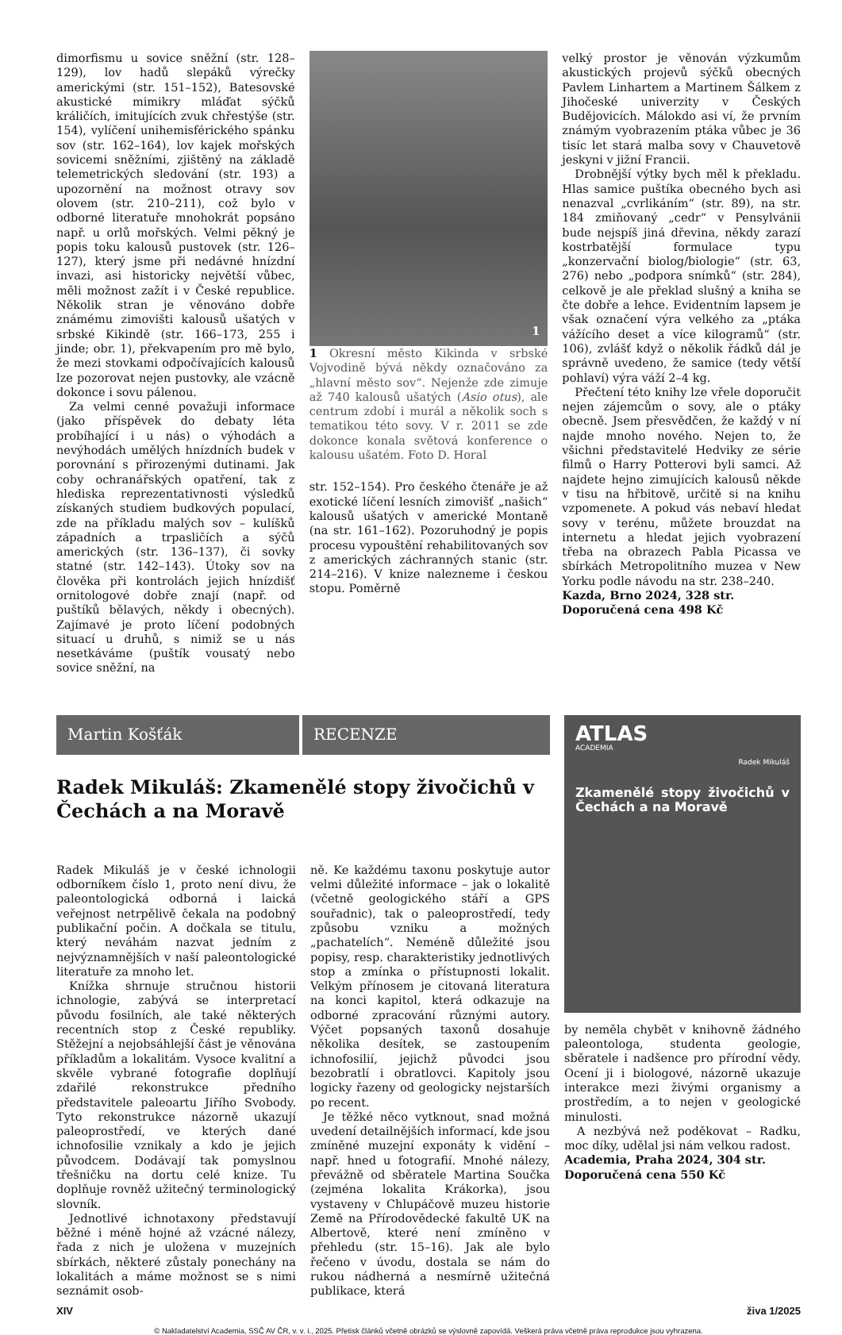dimorfismu u sovice sněžní (str. 128–129), lov hadů slepáků výrečky americkými (str. 151–152), Batesovské akustické mimikry mláďat sýčků králičích, imitujících zvuk chřestýše (str. 154), vylíčení unihemisférického spánku sov (str. 162–164), lov kajek mořských sovicemi sněžními, zjištěný na základě telemetrických sledování (str. 193) a upozornění na možnost otravy sov olovem (str. 210–211), což bylo v odborné literatuře mnohokrát popsáno např. u orlů mořských. Velmi pěkný je popis toku kalousů pustovek (str. 126–127), který jsme při nedávné hnízdní invazi, asi historicky největší vůbec, měli možnost zažít i v České republice. Několik stran je věnováno dobře známému zimovišti kalousů ušatých v srbské Kikindě (str. 166–173, 255 i jinde; obr. 1), překvapením pro mě bylo, že mezi stovkami odpočívajících kalousů lze pozorovat nejen pustovky, ale vzácně dokonce i sovu pálenou.
Za velmi cenné považuji informace (jako příspěvek do debaty léta probíhající i u nás) o výhodách a nevýhodách umělých hnízdních budek v porovnání s přirozenými dutinami. Jak coby ochranářských opatření, tak z hlediska reprezentativnosti výsledků získaných studiem budkových populací, zde na příkladu malých sov – kulíšků západních a trpasličích a sýčů amerických (str. 136–137), či sovky statné (str. 142–143). Útoky sov na člověka při kontrolách jejich hnízdišť ornitologové dobře znají (např. od puštíků bělavých, někdy i obecných). Zajímavé je proto líčení podobných situací u druhů, s nimiž se u nás nesetkáváme (puštík vousatý nebo sovice sněžní, na
1
1 Okresní město Kikinda v srbské Vojvodině bývá někdy označováno za „hlavní město sov“. Nejenže zde zimuje až 740 kalousů ušatých (Asio otus), ale centrum zdobí i murál a několik soch s tematikou této sovy. V r. 2011 se zde dokonce konala světová konference o kalousu ušatém. Foto D. Horal
str. 152–154). Pro českého čtenáře je až exotické líčení lesních zimovišť „našich“ kalousů ušatých v americké Montaně (na str. 161–162). Pozoruhodný je popis procesu vypouštění rehabilitovaných sov z amerických záchranných stanic (str. 214–216). V knize nalezneme i českou stopu. Poměrně
velký prostor je věnován výzkumům akustických projevů sýčků obecných Pavlem Linhartem a Martinem Šálkem z Jihočeské univerzity v Českých Budějovicích. Málokdo asi ví, že prvním známým vyobrazením ptáka vůbec je 36 tisíc let stará malba sovy v Chauvetově jeskyni v jižní Francii.
Drobnější výtky bych měl k překladu. Hlas samice puštíka obecného bych asi nenazval „cvrlikáním“ (str. 89), na str. 184 zmiňovaný „cedr“ v Pensylvánii bude nejspíš jiná dřevina, někdy zarazí kostrbatější formulace typu „konzervační biolog/biologie“ (str. 63, 276) nebo „podpora snímků“ (str. 284), celkově je ale překlad slušný a kniha se čte dobře a lehce. Evidentním lapsem je však označení výra velkého za „ptáka vážícího deset a více kilogramů“ (str. 106), zvlášť když o několik řádků dál je správně uvedeno, že samice (tedy větší pohlaví) výra váží 2–4 kg.
Přečtení této knihy lze vřele doporučit nejen zájemcům o sovy, ale o ptáky obecně. Jsem přesvědčen, že každý v ní najde mnoho nového. Nejen to, že všichni představitelé Hedviky ze série filmů o Harry Potterovi byli samci. Až najdete hejno zimujících kalousů někde v tisu na hřbitově, určitě si na knihu vzpomenete. A pokud vás nebaví hledat sovy v terénu, můžete brouzdat na internetu a hledat jejich vyobrazení třeba na obrazech Pabla Picassa ve sbírkách Metropolitního muzea v New Yorku podle návodu na str. 238–240.
Kazda, Brno 2024, 328 str.
Doporučená cena 498 Kč
Martin Košťák RECENZE
Radek Mikuláš: Zkamenělé stopy živočichů v Čechách a na Moravě
Radek Mikuláš je v české ichnologii odborníkem číslo 1, proto není divu, že paleontologická odborná i laická veřejnost netrpělivě čekala na podobný publikační počin. A dočkala se titulu, který neváhám nazvat jedním z nejvýznamnějších v naší paleontologické literatuře za mnoho let.
Knížka shrnuje stručnou historii ichnologie, zabývá se interpretací původu fosilních, ale také některých recentních stop z České republiky. Stěžejní a nejobsáhlejší část je věnována příkladům a lokalitám. Vysoce kvalitní a skvěle vybrané fotografie doplňují zdařilé rekonstrukce předního představitele paleoartu Jiřího Svobody. Tyto rekonstrukce názorně ukazují paleoprostředí, ve kterých dané ichnofosilie vznikaly a kdo je jejich původcem. Dodávají tak pomyslnou třešničku na dortu celé knize. Tu doplňuje rovněž užitečný terminologický slovník.
Jednotlivé ichnotaxony představují běžné i méně hojné až vzácné nálezy, řada z nich je uložena v muzejních sbírkách, některé zůstaly ponechány na lokalitách a máme možnost se s nimi seznámit osob-
ně. Ke každému taxonu poskytuje autor velmi důležité informace – jak o lokalitě (včetně geologického stáří a GPS souřadnic), tak o paleoprostředí, tedy způsobu vzniku a možných „pachatelích“. Neméně důležité jsou popisy, resp. charakteristiky jednotlivých stop a zmínka o přístupnosti lokalit. Velkým přínosem je citovaná literatura na konci kapitol, která odkazuje na odborné zpracování různými autory. Výčet popsaných taxonů dosahuje několika desítek, se zastoupením ichnofosilií, jejichž původci jsou bezobratlí i obratlovci. Kapitoly jsou logicky řazeny od geologicky nejstarších po recent.
Je těžké něco vytknout, snad možná uvedení detailnějších informací, kde jsou zmíněné muzejní exponáty k vidění – např. hned u fotografií. Mnohé nálezy, převážně od sběratele Martina Součka (zejména lokalita Krákorka), jsou vystaveny v Chlupáčově muzeu historie Země na Přírodovědecké fakultě UK na Albertově, které není zmíněno v přehledu (str. 15–16). Jak ale bylo řečeno v úvodu, dostala se nám do rukou nádherná a nesmírně užitečná publikace, která
ATLAS
ACADEMIA
Radek Mikuláš
Zkamenělé stopy živočichů v Čechách a na Moravě
by neměla chybět v knihovně žádného paleontologa, studenta geologie, sběratele i nadšence pro přírodní vědy. Ocení ji i biologové, názorně ukazuje interakce mezi živými organismy a prostředím, a to nejen v geologické minulosti.
A nezbývá než poděkovat – Radku, moc díky, udělal jsi nám velkou radost.
Academia, Praha 2024, 304 str.
Doporučená cena 550 Kč
XIV živa 1/2025
© Nakladatelství Academia, SSČ AV ČR, v. v. i., 2025. Přetisk článků včetně obrázků se výslovně zapovídá. Veškerá práva včetně práva reprodukce jsou vyhrazena.